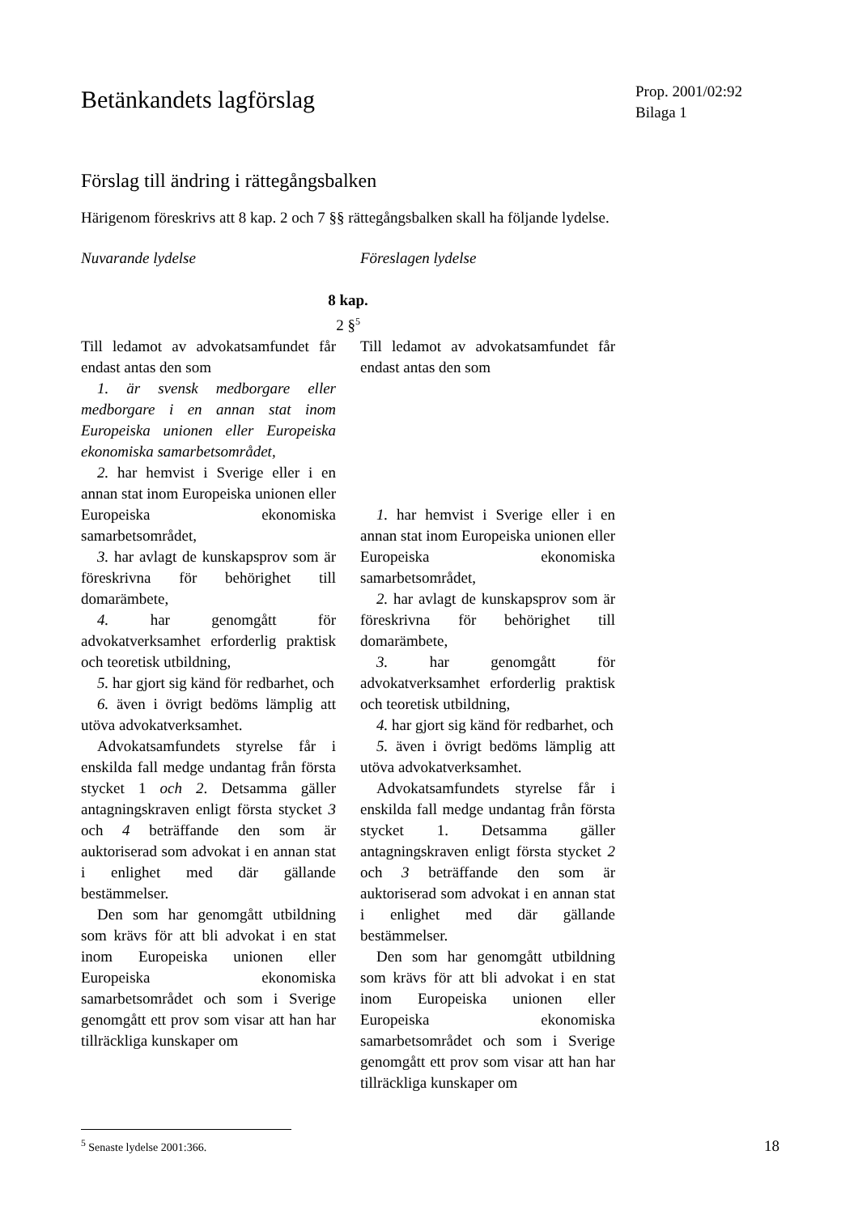Betänkandets lagförslag
Prop. 2001/02:92
Bilaga 1
Förslag till ändring i rättegångsbalken
Härigenom föreskrivs att 8 kap. 2 och 7 §§ rättegångsbalken skall ha följande lydelse.
Nuvarande lydelse Föreslagen lydelse
8 kap.
2 §<sup>5</sup>
Till ledamot av advokatsamfundet får endast antas den som
1. är svensk medborgare eller medborgare i en annan stat inom Europeiska unionen eller Europeiska ekonomiska samarbetsområdet,
2. har hemvist i Sverige eller i en annan stat inom Europeiska unionen eller Europeiska ekonomiska samarbetsområdet,
3. har avlagt de kunskapsprov som är föreskrivna för behörighet till domarämbete,
4. har genomgått för advokatverksamhet erforderlig praktisk och teoretisk utbildning,
5. har gjort sig känd för redbarhet, och
6. även i övrigt bedöms lämplig att utöva advokatverksamhet.
Advokatsamfundets styrelse får i enskilda fall medge undantag från första stycket 1 och 2. Detsamma gäller antagningskraven enligt första stycket 3 och 4 beträffande den som är auktoriserad som advokat i en annan stat i enlighet med där gällande bestämmelser.
Den som har genomgått utbildning som krävs för att bli advokat i en stat inom Europeiska unionen eller Europeiska ekonomiska samarbetsområdet och som i Sverige genomgått ett prov som visar att han har tillräckliga kunskaper om
Till ledamot av advokatsamfundet får endast antas den som
1. har hemvist i Sverige eller i en annan stat inom Europeiska unionen eller Europeiska ekonomiska samarbetsområdet,
2. har avlagt de kunskapsprov som är föreskrivna för behörighet till domarämbete,
3. har genomgått för advokatverksamhet erforderlig praktisk och teoretisk utbildning,
4. har gjort sig känd för redbarhet, och
5. även i övrigt bedöms lämplig att utöva advokatverksamhet.
Advokatsamfundets styrelse får i enskilda fall medge undantag från första stycket 1. Detsamma gäller antagningskraven enligt första stycket 2 och 3 beträffande den som är auktoriserad som advokat i en annan stat i enlighet med där gällande bestämmelser.
Den som har genomgått utbildning som krävs för att bli advokat i en stat inom Europeiska unionen eller Europeiska ekonomiska samarbetsområdet och som i Sverige genomgått ett prov som visar att han har tillräckliga kunskaper om
<sup>5</sup> Senaste lydelse 2001:366.
18